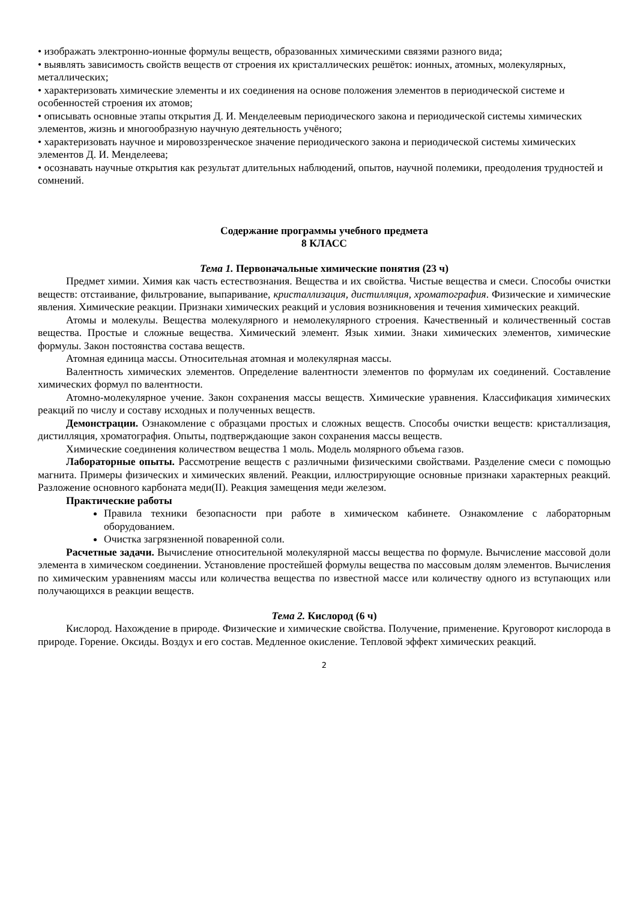• изображать электронно-ионные формулы веществ, образованных химическими связями разного вида;
• выявлять зависимость свойств веществ от строения их кристаллических решёток: ионных, атомных, молекулярных, металлических;
• характеризовать химические элементы и их соединения на основе положения элементов в периодической системе и особенностей строения их атомов;
• описывать основные этапы открытия Д. И. Менделеевым периодического закона и периодической системы химических элементов, жизнь и многообразную научную деятельность учёного;
• характеризовать научное и мировоззренческое значение периодического закона и периодической системы химических элементов Д. И. Менделеева;
• осознавать научные открытия как результат длительных наблюдений, опытов, научной полемики, преодоления трудностей и сомнений.
Содержание программы учебного предмета
8 КЛАСС
Тема 1. Первоначальные химические понятия (23 ч)
Предмет химии. Химия как часть естествознания. Вещества и их свойства. Чистые вещества и смеси. Способы очистки веществ: отстаивание, фильтрование, выпаривание, кристаллизация, дистилляция, хроматография. Физические и химические явления. Химические реакции. Признаки химических реакций и условия возникновения и течения химических реакций.
Атомы и молекулы. Вещества молекулярного и немолекулярного строения. Качественный и количественный состав вещества. Простые и сложные вещества. Химический элемент. Язык химии. Знаки химических элементов, химические формулы. Закон постоянства состава веществ.
Атомная единица массы. Относительная атомная и молекулярная массы.
Валентность химических элементов. Определение валентности элементов по формулам их соединений. Составление химических формул по валентности.
Атомно-молекулярное учение. Закон сохранения массы веществ. Химические уравнения. Классификация химических реакций по числу и составу исходных и полученных веществ.
Демонстрации. Ознакомление с образцами простых и сложных веществ. Способы очистки веществ: кристаллизация, дистилляция, хроматография. Опыты, подтверждающие закон сохранения массы веществ.
Химические соединения количеством вещества 1 моль. Модель молярного объема газов.
Лабораторные опыты. Рассмотрение веществ с различными физическими свойствами. Разделение смеси с помощью магнита. Примеры физических и химических явлений. Реакции, иллюстрирующие основные признаки характерных реакций. Разложение основного карбоната меди(II). Реакция замещения меди железом.
Практические работы
Правила техники безопасности при работе в химическом кабинете. Ознакомление с лабораторным оборудованием.
Очистка загрязненной поваренной соли.
Расчетные задачи. Вычисление относительной молекулярной массы вещества по формуле. Вычисление массовой доли элемента в химическом соединении. Установление простейшей формулы вещества по массовым долям элементов. Вычисления по химическим уравнениям массы или количества вещества по известной массе или количеству одного из вступающих или получающихся в реакции веществ.
Тема 2. Кислород (6 ч)
Кислород. Нахождение в природе. Физические и химические свойства. Получение, применение. Круговорот кислорода в природе. Горение. Оксиды. Воздух и его состав. Медленное окисление. Тепловой эффект химических реакций.
2